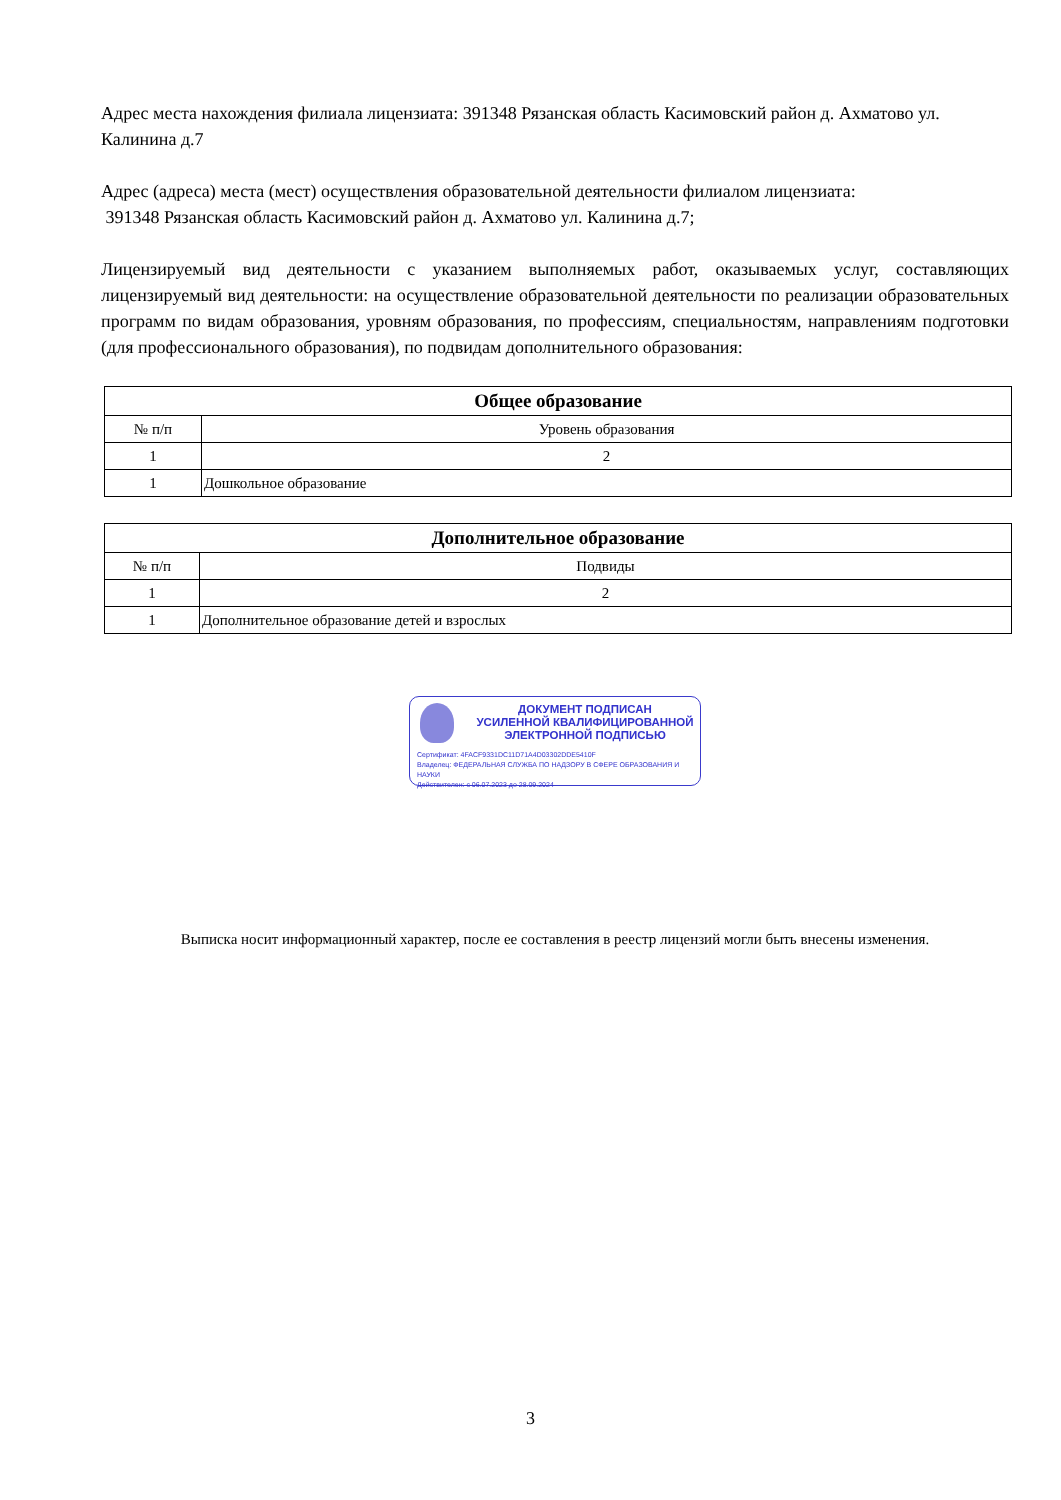Адрес места нахождения филиала лицензиата: 391348 Рязанская область Касимовский район д. Ахматово ул. Калинина д.7
Адрес (адреса) места (мест) осуществления образовательной деятельности филиалом лицензиата:
391348 Рязанская область Касимовский район д. Ахматово ул. Калинина д.7;
Лицензируемый вид деятельности с указанием выполняемых работ, оказываемых услуг, составляющих лицензируемый вид деятельности: на осуществление образовательной деятельности по реализации образовательных программ по видам образования, уровням образования, по профессиям, специальностям, направлениям подготовки (для профессионального образования), по подвидам дополнительного образования:
| Общее образование | |
| --- | --- |
| № п/п | Уровень образования |
| 1 | 2 |
| 1 | Дошкольное образование |
| Дополнительное образование | |
| --- | --- |
| № п/п | Подвиды |
| 1 | 2 |
| 1 | Дополнительное образование детей и взрослых |
ДОКУМЕНТ ПОДПИСАН
УСИЛЕННОЙ КВАЛИФИЦИРОВАННОЙ
ЭЛЕКТРОННОЙ ПОДПИСЬЮ
Сертификат: 4FACF9331DC11D71A4D03302DDE5410F
Владелец: ФЕДЕРАЛЬНАЯ СЛУЖБА ПО НАДЗОРУ В СФЕРЕ ОБРАЗОВАНИЯ И НАУКИ
Действителен: с 06.07.2023 до 28.09.2024
Выписка носит информационный характер, после ее составления в реестр лицензий могли быть внесены изменения.
3